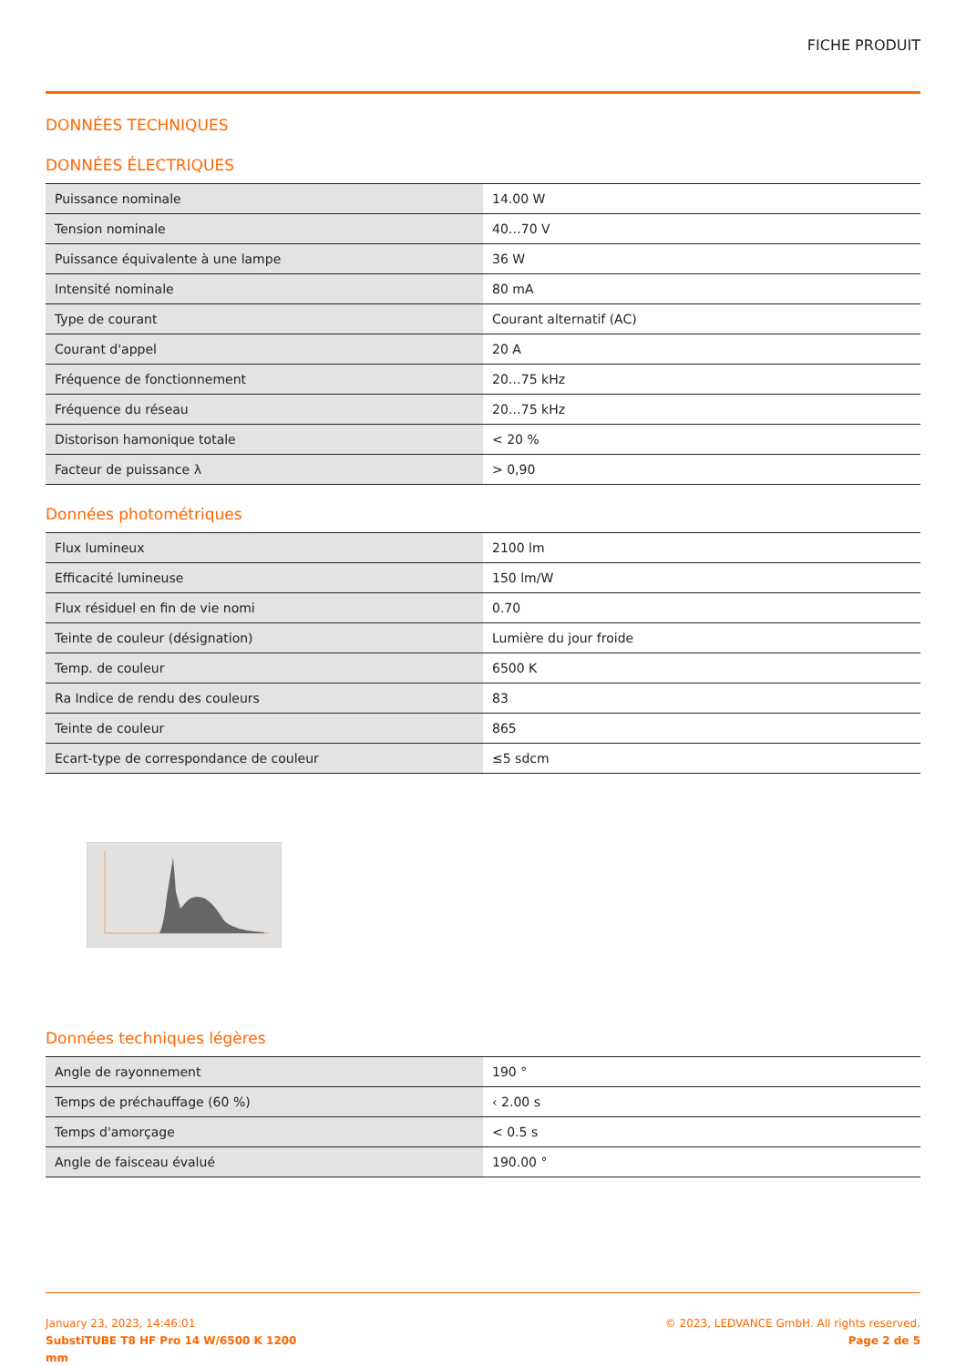FICHE PRODUIT
DONNÉES TECHNIQUES
DONNÉES ÉLECTRIQUES
| Puissance nominale | 14.00 W |
| Tension nominale | 40…70 V |
| Puissance équivalente à une lampe | 36 W |
| Intensité nominale | 80 mA |
| Type de courant | Courant alternatif (AC) |
| Courant d'appel | 20 A |
| Fréquence de fonctionnement | 20…75 kHz |
| Fréquence du réseau | 20…75 kHz |
| Distorison hamonique totale | < 20 % |
| Facteur de puissance λ | > 0,90 |
Données photométriques
| Flux lumineux | 2100 lm |
| Efficacité lumineuse | 150 lm/W |
| Flux résiduel en fin de vie nomi | 0.70 |
| Teinte de couleur (désignation) | Lumière du jour froide |
| Temp. de couleur | 6500 K |
| Ra Indice de rendu des couleurs | 83 |
| Teinte de couleur | 865 |
| Ecart-type de correspondance de couleur | ≤5 sdcm |
Données techniques légères
| Angle de rayonnement | 190 ° |
| Temps de préchauffage (60 %) | ‹ 2.00 s |
| Temps d'amorçage | < 0.5 s |
| Angle de faisceau évalué | 190.00 ° |
January 23, 2023, 14:46:01
SubstiTUBE T8 HF Pro 14 W/6500 K 1200
mm
© 2023, LEDVANCE GmbH. All rights reserved.
Page 2 de 5